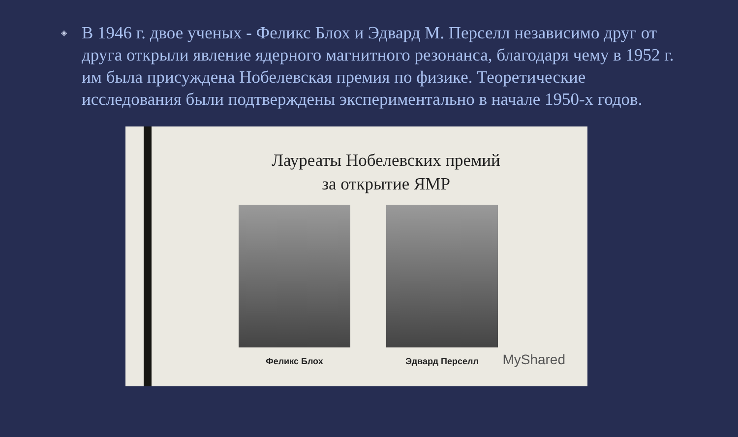◈ В 1946 г. двое ученых - Феликс Блох и Эдвард М. Перселл независимо друг от друга открыли явление ядерного магнитного резонанса, благодаря чему в 1952 г. им была присуждена Нобелевская премия по физике. Теоретические исследования были подтверждены экспериментально в начале 1950-х годов.
Лауреаты Нобелевских премий
за открытие ЯМР
Феликс Блох Эдвард Перселл
MyShared